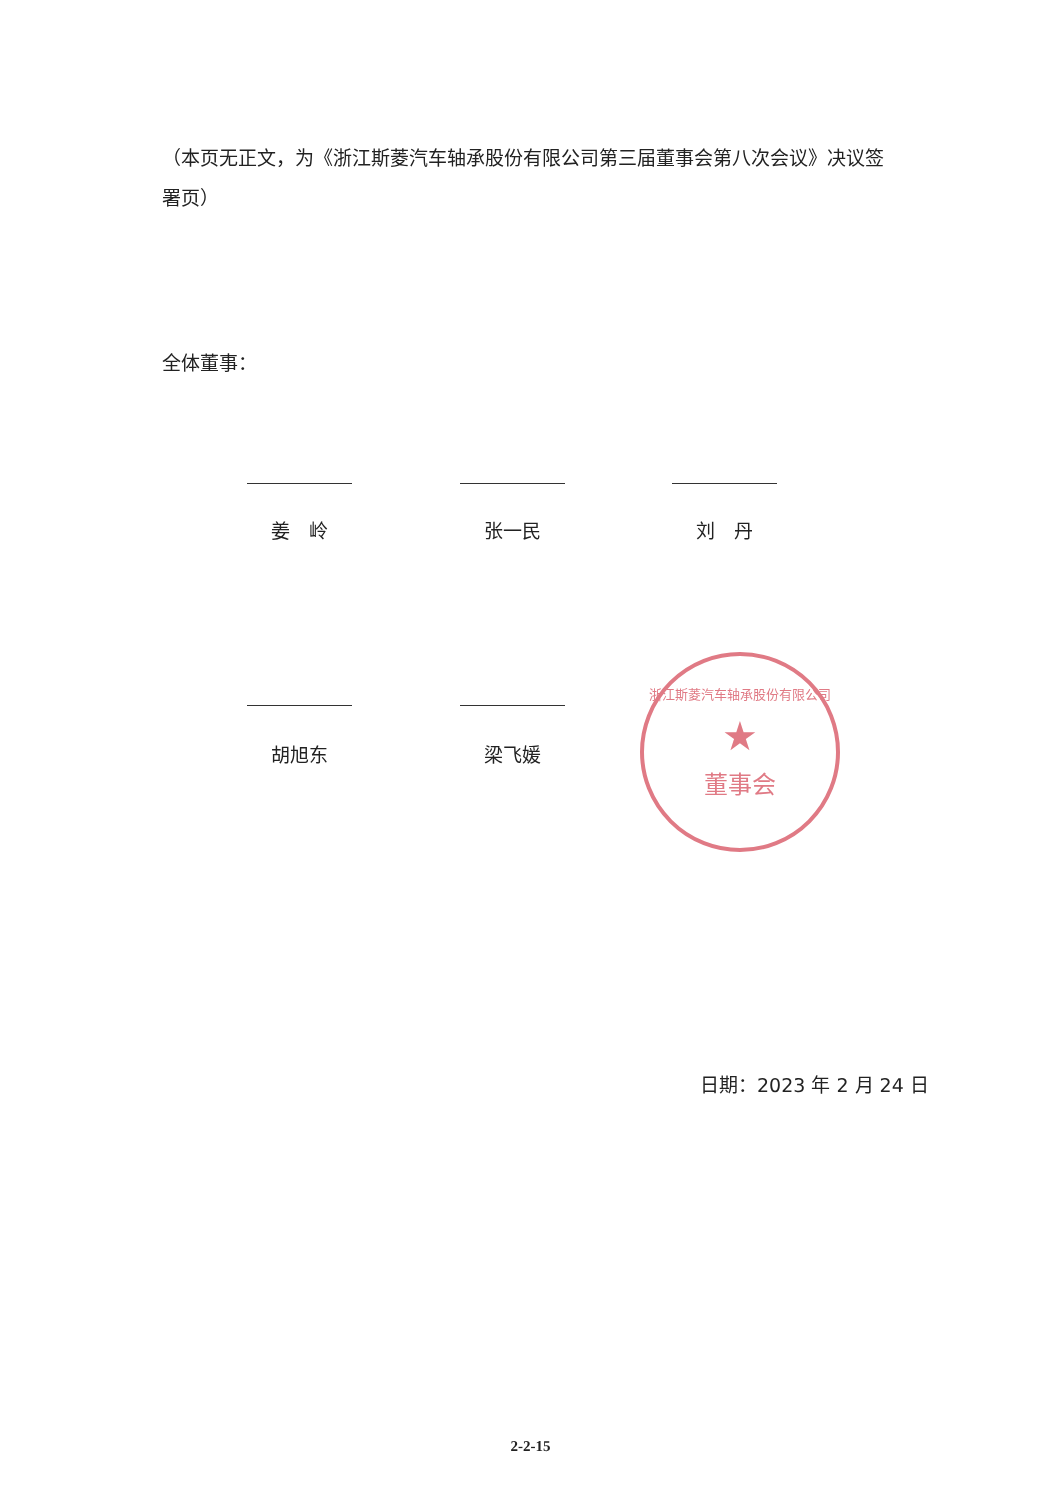（本页无正文，为《浙江斯菱汽车轴承股份有限公司第三届董事会第八次会议》决议签署页）
全体董事：
姜　岭 张一民 刘　丹
胡旭东 梁飞媛
浙江斯菱汽车轴承股份有限公司
★
董事会
日期：2023 年 2 月 24 日
2-2-15